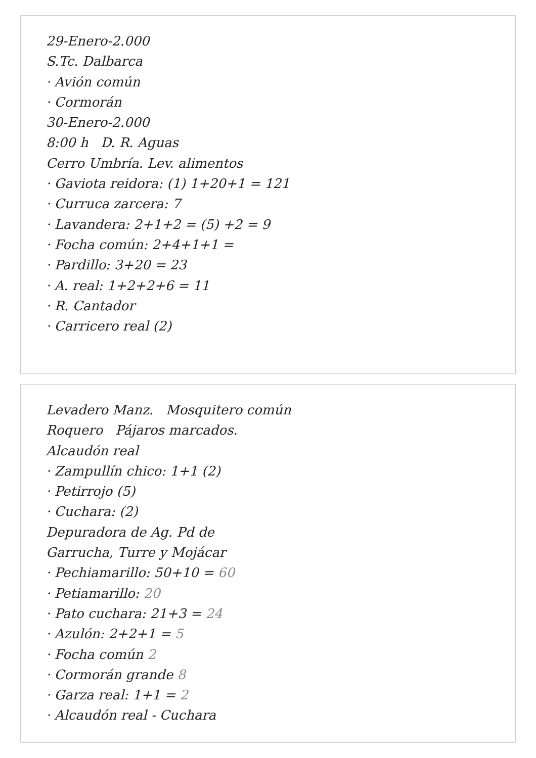29-Enero-2.000
S.Tc. Dalbarca
· Avión común
· Cormorán
30-Enero-2.000
8:00 h D. R. Aguas
Cerro Umbría. Lev. alimentos
· Gaviota reidora: (1) 1+20+1 = 121
· Curruca zarcera: 7
· Lavandera: 2+1+2 = (5) +2 = 9
· Focha común: 2+4+1+1 =
· Pardillo: 3+20 = 23
· A. real: 1+2+2+6 = 11
· R. Cantador
· Carricero real (2)
Levadero Manz. Mosquitero común
Roquero Pájaros marcados.
Alcaudón real
· Zampullín chico: 1+1 (2)
· Petirrojo (5)
· Cuchara: (2)
Depuradora de Ag. Pd de
Garrucha, Turre y Mojácar
· Pechiamarillo: 50+10 = 60
· Petiamarillo: 20
· Pato cuchara: 21+3 = 24
· Azulón: 2+2+1 = 5
· Focha común 2
· Cormorán grande 8
· Garza real: 1+1 = 2
· Alcaudón real - Cuchara